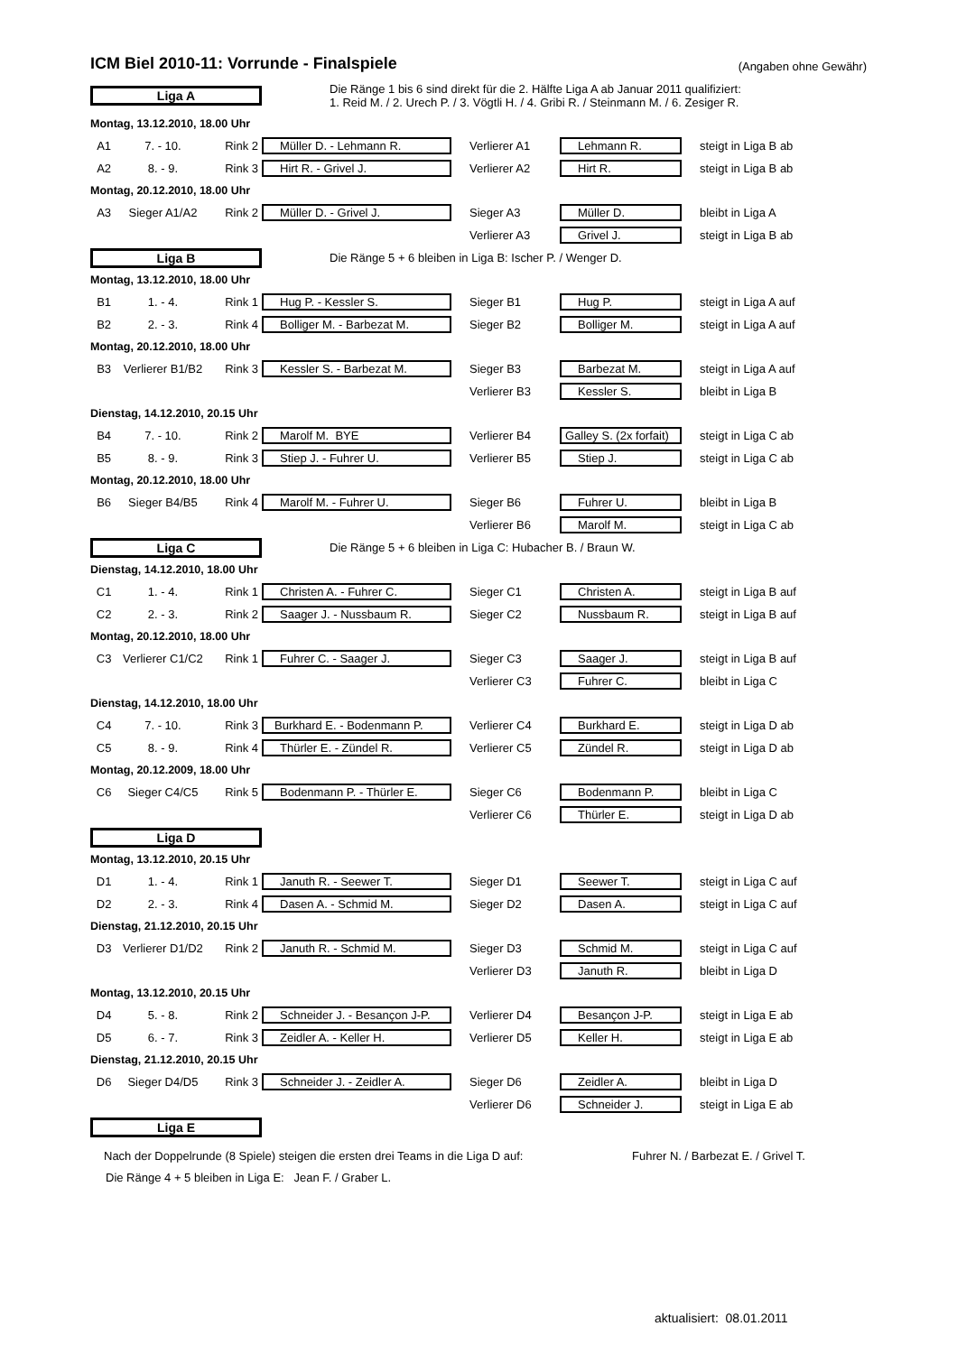ICM Biel 2010-11: Vorrunde - Finalspiele
(Angaben ohne Gewähr)
| Liga A | | | Die Ränge 1 bis 6 sind direkt für die 2. Hälfte Liga A ab Januar 2011 qualifiziert: 1. Reid M. / 2. Urech P. / 3. Vögtli H. / 4. Gribi R. / Steinmann M. / 6. Zesiger R. | | | |
| Montag, 13.12.2010, 18.00 Uhr | | | | | | |
| A1 | 7. - 10. | Rink 2 | Müller D. - Lehmann R. | Verlierer A1 | Lehmann R. | steigt in Liga B ab |
| A2 | 8. - 9. | Rink 3 | Hirt R. - Grivel J. | Verlierer A2 | Hirt R. | steigt in Liga B ab |
| Montag, 20.12.2010, 18.00 Uhr | | | | | | |
| A3 | Sieger A1/A2 | Rink 2 | Müller D. - Grivel J. | Sieger A3 | Müller D. | bleibt in Liga A |
| | | | | Verlierer A3 | Grivel J. | steigt in Liga B ab |
| Liga B | | | Die Ränge 5 + 6 bleiben in Liga B: Ischer P. / Wenger D. | | | |
| Montag, 13.12.2010, 18.00 Uhr | | | | | | |
| B1 | 1. - 4. | Rink 1 | Hug P. - Kessler S. | Sieger B1 | Hug P. | steigt in Liga A auf |
| B2 | 2. - 3. | Rink 4 | Bolliger M. - Barbezat M. | Sieger B2 | Bolliger M. | steigt in Liga A auf |
| Montag, 20.12.2010, 18.00 Uhr | | | | | | |
| B3 | Verlierer B1/B2 | Rink 3 | Kessler S. - Barbezat M. | Sieger B3 | Barbezat M. | steigt in Liga A auf |
| | | | | Verlierer B3 | Kessler S. | bleibt in Liga B |
| Dienstag, 14.12.2010, 20.15 Uhr | | | | | | |
| B4 | 7. - 10. | Rink 2 | Marolf M. BYE | Verlierer B4 | Galley S. (2x forfait) | steigt in Liga C ab |
| B5 | 8. - 9. | Rink 3 | Stiep J. - Fuhrer U. | Verlierer B5 | Stiep J. | steigt in Liga C ab |
| Montag, 20.12.2010, 18.00 Uhr | | | | | | |
| B6 | Sieger B4/B5 | Rink 4 | Marolf M. - Fuhrer U. | Sieger B6 | Fuhrer U. | bleibt in Liga B |
| | | | | Verlierer B6 | Marolf M. | steigt in Liga C ab |
| Liga C | | | Die Ränge 5 + 6 bleiben in Liga C: Hubacher B. / Braun W. | | | |
| Dienstag, 14.12.2010, 18.00 Uhr | | | | | | |
| C1 | 1. - 4. | Rink 1 | Christen A. - Fuhrer C. | Sieger C1 | Christen A. | steigt in Liga B auf |
| C2 | 2. - 3. | Rink 2 | Saager J. - Nussbaum R. | Sieger C2 | Nussbaum R. | steigt in Liga B auf |
| Montag, 20.12.2010, 18.00 Uhr | | | | | | |
| C3 | Verlierer C1/C2 | Rink 1 | Fuhrer C. - Saager J. | Sieger C3 | Saager J. | steigt in Liga B auf |
| | | | | Verlierer C3 | Fuhrer C. | bleibt in Liga C |
| Dienstag, 14.12.2010, 18.00 Uhr | | | | | | |
| C4 | 7. - 10. | Rink 3 | Burkhard E. - Bodenmann P. | Verlierer C4 | Burkhard E. | steigt in Liga D ab |
| C5 | 8. - 9. | Rink 4 | Thürler E. - Zündel R. | Verlierer C5 | Zündel R. | steigt in Liga D ab |
| Montag, 20.12.2009, 18.00 Uhr | | | | | | |
| C6 | Sieger C4/C5 | Rink 5 | Bodenmann P. - Thürler E. | Sieger C6 | Bodenmann P. | bleibt in Liga C |
| | | | | Verlierer C6 | Thürler E. | steigt in Liga D ab |
| Liga D | | | | | | |
| Montag, 13.12.2010, 20.15 Uhr | | | | | | |
| D1 | 1. - 4. | Rink 1 | Januth R. - Seewer T. | Sieger D1 | Seewer T. | steigt in Liga C auf |
| D2 | 2. - 3. | Rink 4 | Dasen A. - Schmid M. | Sieger D2 | Dasen A. | steigt in Liga C auf |
| Dienstag, 21.12.2010, 20.15 Uhr | | | | | | |
| D3 | Verlierer D1/D2 | Rink 2 | Januth R. - Schmid M. | Sieger D3 | Schmid M. | steigt in Liga C auf |
| | | | | Verlierer D3 | Januth R. | bleibt in Liga D |
| Montag, 13.12.2010, 20.15 Uhr | | | | | | |
| D4 | 5. - 8. | Rink 2 | Schneider J. - Besançon J-P. | Verlierer D4 | Besançon J-P. | steigt in Liga E ab |
| D5 | 6. - 7. | Rink 3 | Zeidler A. - Keller H. | Verlierer D5 | Keller H. | steigt in Liga E ab |
| Dienstag, 21.12.2010, 20.15 Uhr | | | | | | |
| D6 | Sieger D4/D5 | Rink 3 | Schneider J. - Zeidler A. | Sieger D6 | Zeidler A. | bleibt in Liga D |
| | | | | Verlierer D6 | Schneider J. | steigt in Liga E ab |
| Liga E | | | | | | |
Nach der Doppelrunde (8 Spiele) steigen die ersten drei Teams in die Liga D auf: Fuhrer N. / Barbezat E. / Grivel T.
Die Ränge 4 + 5 bleiben in Liga E: Jean F. / Graber L.
aktualisiert: 08.01.2011